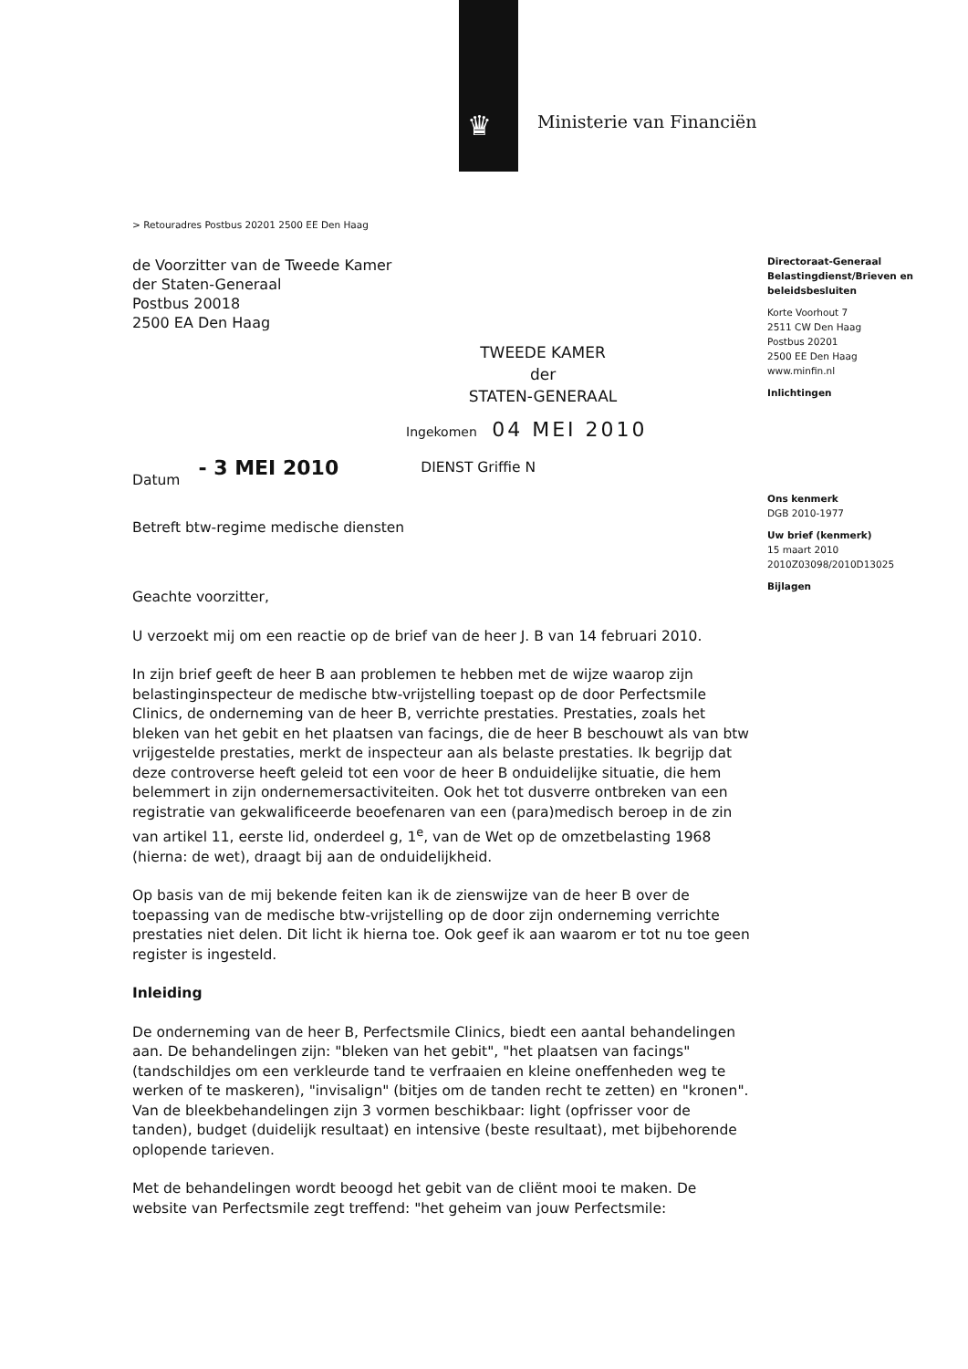♛ Ministerie van Financiën
> Retouradres Postbus 20201 2500 EE Den Haag
de Voorzitter van de Tweede Kamer
der Staten-Generaal
Postbus 20018
2500 EA Den Haag
TWEEDE KAMER
der
STATEN-GENERAAL
Ingekomen 04 MEI 2010
Datum - 3 MEI 2010 DIENST Griffie N
Betreft btw-regime medische diensten
Geachte voorzitter,
U verzoekt mij om een reactie op de brief van de heer J. B van 14 februari 2010.
In zijn brief geeft de heer B aan problemen te hebben met de wijze waarop zijn belastinginspecteur de medische btw-vrijstelling toepast op de door Perfectsmile Clinics, de onderneming van de heer B, verrichte prestaties. Prestaties, zoals het bleken van het gebit en het plaatsen van facings, die de heer B beschouwt als van btw vrijgestelde prestaties, merkt de inspecteur aan als belaste prestaties. Ik begrijp dat deze controverse heeft geleid tot een voor de heer B onduidelijke situatie, die hem belemmert in zijn ondernemersactiviteiten. Ook het tot dusverre ontbreken van een registratie van gekwalificeerde beoefenaren van een (para)medisch beroep in de zin van artikel 11, eerste lid, onderdeel g, 1<sup>e</sup>, van de Wet op de omzetbelasting 1968 (hierna: de wet), draagt bij aan de onduidelijkheid.
Op basis van de mij bekende feiten kan ik de zienswijze van de heer B over de toepassing van de medische btw-vrijstelling op de door zijn onderneming verrichte prestaties niet delen. Dit licht ik hierna toe. Ook geef ik aan waarom er tot nu toe geen register is ingesteld.
Inleiding
De onderneming van de heer B, Perfectsmile Clinics, biedt een aantal behandelingen aan. De behandelingen zijn: "bleken van het gebit", "het plaatsen van facings" (tandschildjes om een verkleurde tand te verfraaien en kleine oneffenheden weg te werken of te maskeren), "invisalign" (bitjes om de tanden recht te zetten) en "kronen". Van de bleekbehandelingen zijn 3 vormen beschikbaar: light (opfrisser voor de tanden), budget (duidelijk resultaat) en intensive (beste resultaat), met bijbehorende oplopende tarieven.
Met de behandelingen wordt beoogd het gebit van de cliënt mooi te maken. De website van Perfectsmile zegt treffend: "het geheim van jouw Perfectsmile:
Directoraat-Generaal Belastingdienst/Brieven en beleidsbesluiten
Korte Voorhout 7
2511 CW Den Haag
Postbus 20201
2500 EE Den Haag
www.minfin.nl
Inlichtingen
Ons kenmerk
DGB 2010-1977
Uw brief (kenmerk)
15 maart 2010
2010Z03098/2010D13025
Bijlagen